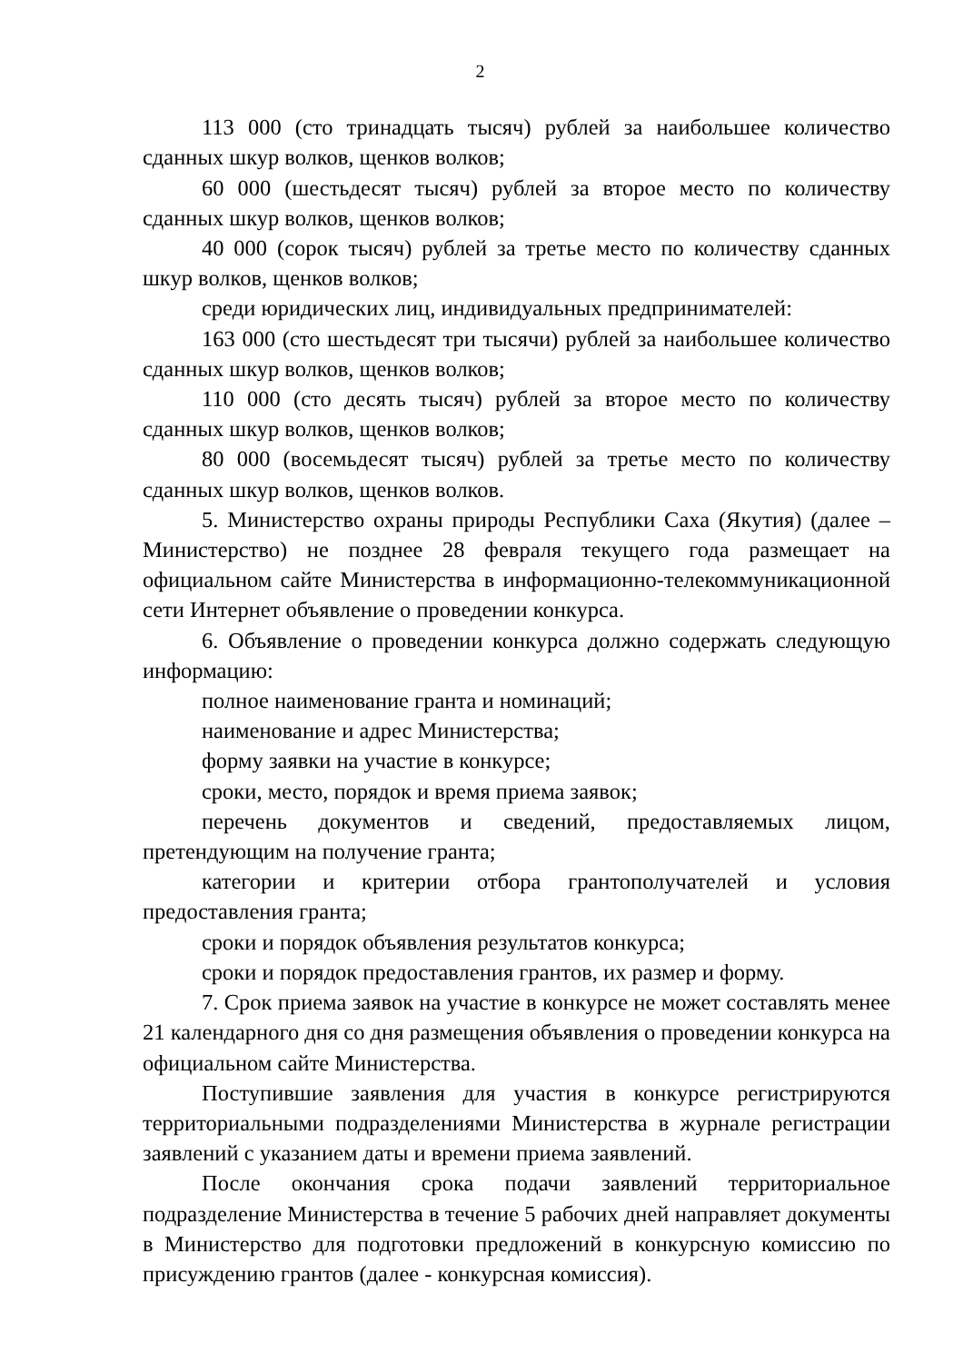2
113 000 (сто тринадцать тысяч) рублей за наибольшее количество сданных шкур волков, щенков волков;
60 000 (шестьдесят тысяч) рублей за второе место по количеству сданных шкур волков, щенков волков;
40 000 (сорок тысяч) рублей за третье место по количеству сданных шкур волков, щенков волков;
среди юридических лиц, индивидуальных предпринимателей:
163 000 (сто шестьдесят три тысячи) рублей за наибольшее количество сданных шкур волков, щенков волков;
110 000 (сто десять тысяч) рублей за второе место по количеству сданных шкур волков, щенков волков;
80 000 (восемьдесят тысяч) рублей за третье место по количеству сданных шкур волков, щенков волков.
5. Министерство охраны природы Республики Саха (Якутия) (далее – Министерство) не позднее 28 февраля текущего года размещает на официальном сайте Министерства в информационно-телекоммуникационной сети Интернет объявление о проведении конкурса.
6. Объявление о проведении конкурса должно содержать следующую информацию:
полное наименование гранта и номинаций;
наименование и адрес Министерства;
форму заявки на участие в конкурсе;
сроки, место, порядок и время приема заявок;
перечень документов и сведений, предоставляемых лицом, претендующим на получение гранта;
категории и критерии отбора грантополучателей и условия предоставления гранта;
сроки и порядок объявления результатов конкурса;
сроки и порядок предоставления грантов, их размер и форму.
7. Срок приема заявок на участие в конкурсе не может составлять менее 21 календарного дня со дня размещения объявления о проведении конкурса на официальном сайте Министерства.
Поступившие заявления для участия в конкурсе регистрируются территориальными подразделениями Министерства в журнале регистрации заявлений с указанием даты и времени приема заявлений.
После окончания срока подачи заявлений территориальное подразделение Министерства в течение 5 рабочих дней направляет документы в Министерство для подготовки предложений в конкурсную комиссию по присуждению грантов (далее - конкурсная комиссия).